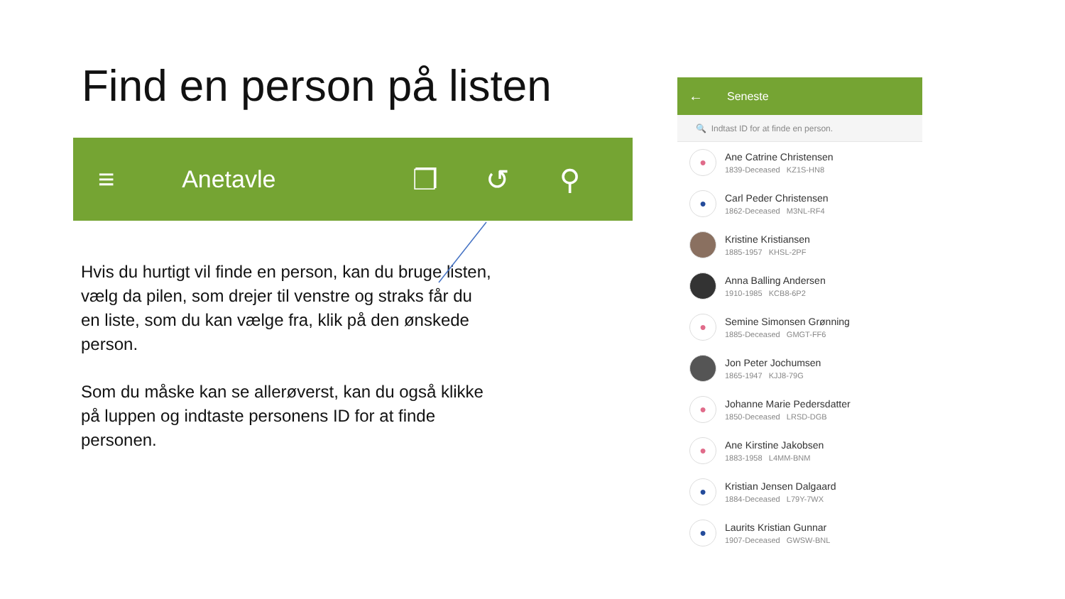Find en person på listen
≡ Anetavle ❐ ↺ ⚲
Hvis du hurtigt vil finde en person, kan du bruge listen, vælg da pilen, som drejer til venstre og straks får du en liste, som du kan vælge fra, klik på den ønskede person.
Som du måske kan se allerøverst, kan du også klikke på luppen og indtaste personens ID for at finde personen.
← Seneste
🔍 Indtast ID for at finde en person.
●
Ane Catrine Christensen
1839-Deceased KZ1S-HN8
●
Carl Peder Christensen
1862-Deceased M3NL-RF4
Kristine Kristiansen
1885-1957 KHSL-2PF
Anna Balling Andersen
1910-1985 KCB8-6P2
●
Semine Simonsen Grønning
1885-Deceased GMGT-FF6
Jon Peter Jochumsen
1865-1947 KJJ8-79G
●
Johanne Marie Pedersdatter
1850-Deceased LRSD-DGB
●
Ane Kirstine Jakobsen
1883-1958 L4MM-BNM
●
Kristian Jensen Dalgaard
1884-Deceased L79Y-7WX
●
Laurits Kristian Gunnar
1907-Deceased GWSW-BNL